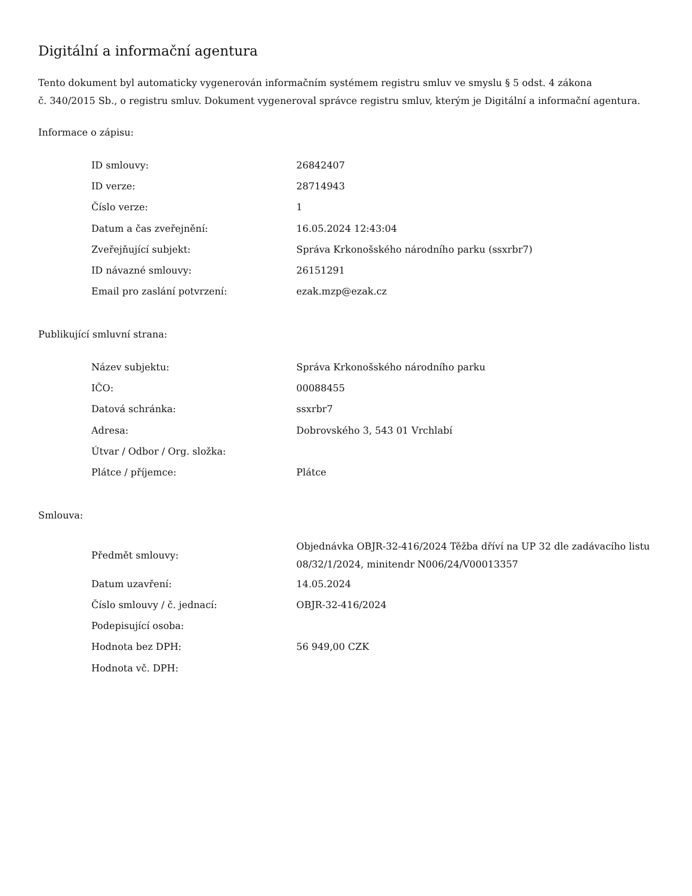Digitální a informační agentura
Tento dokument byl automaticky vygenerován informačním systémem registru smluv ve smyslu § 5 odst. 4 zákona
č. 340/2015 Sb., o registru smluv. Dokument vygeneroval správce registru smluv, kterým je Digitální a informační agentura.
Informace o zápisu:
| ID smlouvy: | 26842407 |
| ID verze: | 28714943 |
| Číslo verze: | 1 |
| Datum a čas zveřejnění: | 16.05.2024 12:43:04 |
| Zveřejňující subjekt: | Správa Krkonošského národního parku (ssxrbr7) |
| ID návazné smlouvy: | 26151291 |
| Email pro zaslání potvrzení: | ezak.mzp@ezak.cz |
Publikující smluvní strana:
| Název subjektu: | Správa Krkonošského národního parku |
| IČO: | 00088455 |
| Datová schránka: | ssxrbr7 |
| Adresa: | Dobrovského 3, 543 01 Vrchlabí |
| Útvar / Odbor / Org. složka: | |
| Plátce / příjemce: | Plátce |
Smlouva:
| Předmět smlouvy: | Objednávka OBJR-32-416/2024 Těžba dříví na UP 32 dle zadávacího listu 08/32/1/2024, minitendr N006/24/V00013357 |
| Datum uzavření: | 14.05.2024 |
| Číslo smlouvy / č. jednací: | OBJR-32-416/2024 |
| Podepisující osoba: | |
| Hodnota bez DPH: | 56 949,00 CZK |
| Hodnota vč. DPH: | |